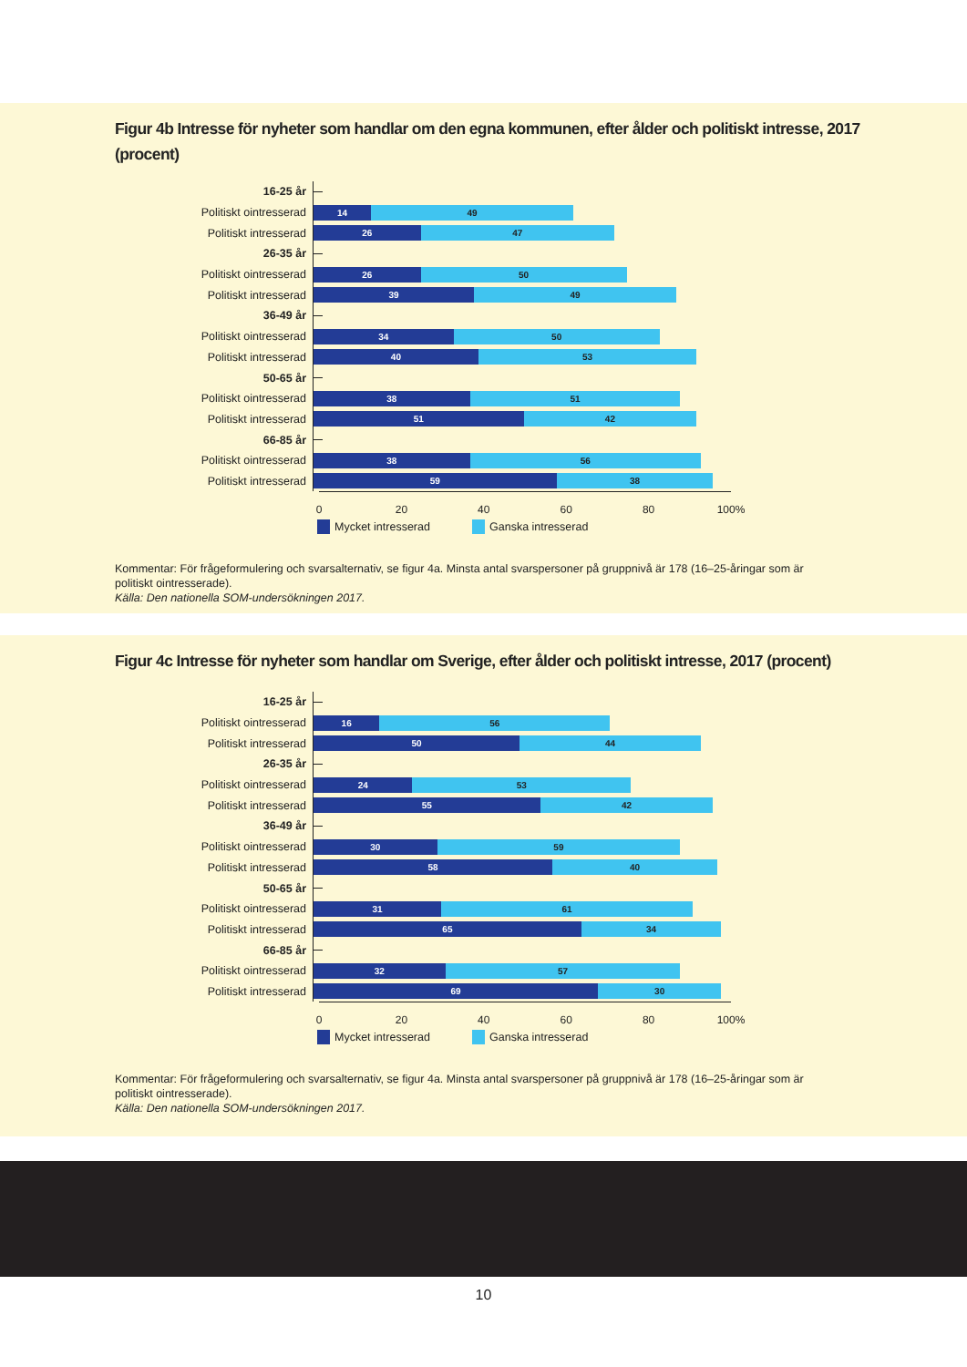Figur 4b Intresse för nyheter som handlar om den egna kommunen, efter ålder och politiskt intresse, 2017 (procent)
16-25 år
Politiskt ointresserad
14 49
Politiskt intresserad
26 47
26-35 år
Politiskt ointresserad
26 50
Politiskt intresserad
39 49
36-49 år
Politiskt ointresserad
34 50
Politiskt intresserad
40 53
50-65 år
Politiskt ointresserad
38 51
Politiskt intresserad
51 42
66-85 år
Politiskt ointresserad
38 56
Politiskt intresserad
59 38
0 20 40 60 80 100%
Mycket intresserad Ganska intresserad
Kommentar: För frågeformulering och svarsalternativ, se figur 4a. Minsta antal svarspersoner på gruppnivå är 178 (16–25-åringar som är politiskt ointresserade).
Källa: Den nationella SOM-undersökningen 2017.
Figur 4c Intresse för nyheter som handlar om Sverige, efter ålder och politiskt intresse, 2017 (procent)
16-25 år
Politiskt ointresserad
16 56
Politiskt intresserad
50 44
26-35 år
Politiskt ointresserad
24 53
Politiskt intresserad
55 42
36-49 år
Politiskt ointresserad
30 59
Politiskt intresserad
58 40
50-65 år
Politiskt ointresserad
31 61
Politiskt intresserad
65 34
66-85 år
Politiskt ointresserad
32 57
Politiskt intresserad
69 30
0 20 40 60 80 100%
Mycket intresserad Ganska intresserad
Kommentar: För frågeformulering och svarsalternativ, se figur 4a. Minsta antal svarspersoner på gruppnivå är 178 (16–25-åringar som är politiskt ointresserade).
Källa: Den nationella SOM-undersökningen 2017.
10